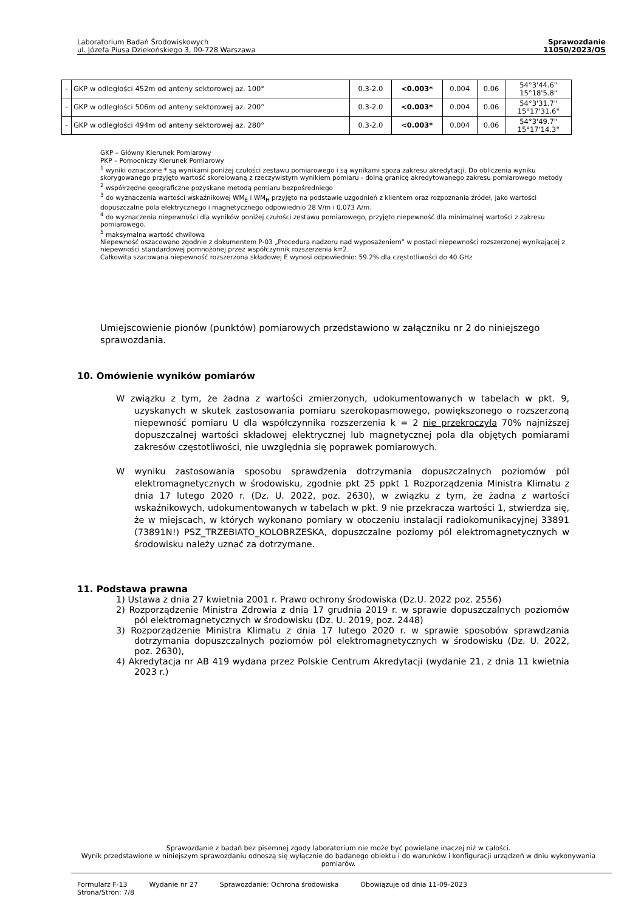Laboratorium Badań Środowiskowych
ul. Józefa Piusa Dziekońskiego 3, 00-728 Warszawa
Sprawozdanie
11050/2023/OS
| - | GKP w odległości 452m od anteny sektorowej az. 100° | 0.3-2.0 | <0.003* | 0.004 | 0.06 | 54°3'44.6" 15°18'5.8" |
| - | GKP w odległości 506m od anteny sektorowej az. 200° | 0.3-2.0 | <0.003* | 0.004 | 0.06 | 54°3'31.7" 15°17'31.6" |
| - | GKP w odległości 494m od anteny sektorowej az. 280° | 0.3-2.0 | <0.003* | 0.004 | 0.06 | 54°3'49.7" 15°17'14.3" |
GKP – Główny Kierunek Pomiarowy
PKP – Pomocniczy Kierunek Pomiarowy
<sup>1</sup> wyniki oznaczone * są wynikami poniżej czułości zestawu pomiarowego i są wynikami spoza zakresu akredytacji. Do obliczenia wyniku skorygowanego przyjęto wartość skorelowaną z rzeczywistym wynikiem pomiaru - dolną granicę akredytowanego zakresu pomiarowego metody
<sup>2</sup> współrzędne geograficzne pozyskane metodą pomiaru bezpośredniego
<sup>3</sup> do wyznaczenia wartości wskaźnikowej WM<sub>E</sub> i WM<sub>H</sub> przyjęto na podstawie uzgodnień z klientem oraz rozpoznania źródeł, jako wartości dopuszczalne pola elektrycznego i magnetycznego odpowiednio 28 V/m i 0,073 A/m.
<sup>4</sup> do wyznaczenia niepewności dla wyników poniżej czułości zestawu pomiarowego, przyjęto niepewność dla minimalnej wartości z zakresu pomiarowego.
<sup>5</sup> maksymalna wartość chwilowa
Niepewność oszacowano zgodnie z dokumentem P-03 „Procedura nadzoru nad wyposażeniem” w postaci niepewności rozszerzonej wynikającej z niepewności standardowej pomnożonej przez współczynnik rozszerzenia k=2.
Całkowita szacowana niepewność rozszerzona składowej E wynosi odpowiednio: 59.2% dla częstotliwości do 40 GHz
Umiejscowienie pionów (punktów) pomiarowych przedstawiono w załączniku nr 2 do niniejszego sprawozdania.
10. Omówienie wyników pomiarów
W związku z tym, że żadna z wartości zmierzonych, udokumentowanych w tabelach w pkt. 9, uzyskanych w skutek zastosowania pomiaru szerokopasmowego, powiększonego o rozszerzoną niepewność pomiaru U dla współczynnika rozszerzenia k = 2 nie przekroczyła 70% najniższej dopuszczalnej wartości składowej elektrycznej lub magnetycznej pola dla objętych pomiarami zakresów częstotliwości, nie uwzględnia się poprawek pomiarowych.
W wyniku zastosowania sposobu sprawdzenia dotrzymania dopuszczalnych poziomów pól elektromagnetycznych w środowisku, zgodnie pkt 25 ppkt 1 Rozporządzenia Ministra Klimatu z dnia 17 lutego 2020 r. (Dz. U. 2022, poz. 2630), w związku z tym, że żadna z wartości wskaźnikowych, udokumentowanych w tabelach w pkt. 9 nie przekracza wartości 1, stwierdza się, że w miejscach, w których wykonano pomiary w otoczeniu instalacji radiokomunikacyjnej 33891 (73891N!) PSZ_TRZEBIATO_KOLOBRZESKA, dopuszczalne poziomy pól elektromagnetycznych w środowisku należy uznać za dotrzymane.
11. Podstawa prawna
1) Ustawa z dnia 27 kwietnia 2001 r. Prawo ochrony środowiska (Dz.U. 2022 poz. 2556)
2) Rozporządzenie Ministra Zdrowia z dnia 17 grudnia 2019 r. w sprawie dopuszczalnych poziomów pól elektromagnetycznych w środowisku (Dz. U. 2019, poz. 2448)
3) Rozporządzenie Ministra Klimatu z dnia 17 lutego 2020 r. w sprawie sposobów sprawdzania dotrzymania dopuszczalnych poziomów pól elektromagnetycznych w środowisku (Dz. U. 2022, poz. 2630),
4) Akredytacja nr AB 419 wydana przez Polskie Centrum Akredytacji (wydanie 21, z dnia 11 kwietnia 2023 r.)
Sprawozdanie z badań bez pisemnej zgody laboratorium nie może być powielane inaczej niż w całości.
Wynik przedstawione w niniejszym sprawozdaniu odnoszą się wyłącznie do badanego obiektu i do warunków i konfiguracji urządzeń w dniu wykonywania pomiarów.
Formularz F-13 Wydanie nr 27 Sprawozdanie: Ochrona środowiska Obowiązuje od dnia 11-09-2023
Strona/Stron: 7/8